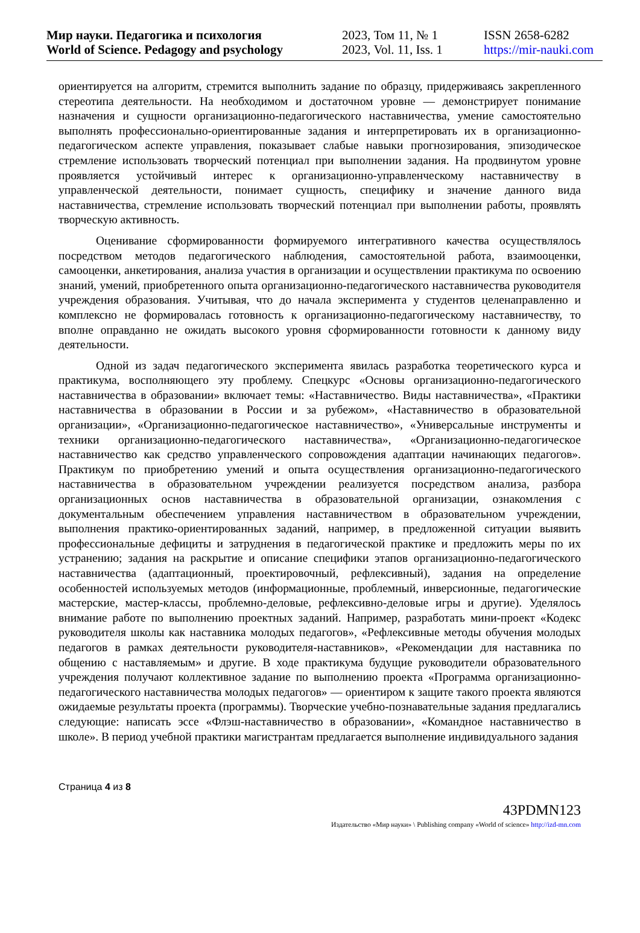Мир науки. Педагогика и психология
World of Science. Pedagogy and psychology
2023, Том 11, № 1
2023, Vol. 11, Iss. 1
ISSN 2658-6282
https://mir-nauki.com
ориентируется на алгоритм, стремится выполнить задание по образцу, придерживаясь закрепленного стереотипа деятельности. На необходимом и достаточном уровне — демонстрирует понимание назначения и сущности организационно-педагогического наставничества, умение самостоятельно выполнять профессионально-ориентированные задания и интерпретировать их в организационно-педагогическом аспекте управления, показывает слабые навыки прогнозирования, эпизодическое стремление использовать творческий потенциал при выполнении задания. На продвинутом уровне проявляется устойчивый интерес к организационно-управленческому наставничеству в управленческой деятельности, понимает сущность, специфику и значение данного вида наставничества, стремление использовать творческий потенциал при выполнении работы, проявлять творческую активность.
Оценивание сформированности формируемого интегративного качества осуществлялось посредством методов педагогического наблюдения, самостоятельной работа, взаимооценки, самооценки, анкетирования, анализа участия в организации и осуществлении практикума по освоению знаний, умений, приобретенного опыта организационно-педагогического наставничества руководителя учреждения образования. Учитывая, что до начала эксперимента у студентов целенаправленно и комплексно не формировалась готовность к организационно-педагогическому наставничеству, то вполне оправданно не ожидать высокого уровня сформированности готовности к данному виду деятельности.
Одной из задач педагогического эксперимента явилась разработка теоретического курса и практикума, восполняющего эту проблему. Спецкурс «Основы организационно-педагогического наставничества в образовании» включает темы: «Наставничество. Виды наставничества», «Практики наставничества в образовании в России и за рубежом», «Наставничество в образовательной организации», «Организационно-педагогическое наставничество», «Универсальные инструменты и техники организационно-педагогического наставничества», «Организационно-педагогическое наставничество как средство управленческого сопровождения адаптации начинающих педагогов». Практикум по приобретению умений и опыта осуществления организационно-педагогического наставничества в образовательном учреждении реализуется посредством анализа, разбора организационных основ наставничества в образовательной организации, ознакомления с документальным обеспечением управления наставничеством в образовательном учреждении, выполнения практико-ориентированных заданий, например, в предложенной ситуации выявить профессиональные дефициты и затруднения в педагогической практике и предложить меры по их устранению; задания на раскрытие и описание специфики этапов организационно-педагогического наставничества (адаптационный, проектировочный, рефлексивный), задания на определение особенностей используемых методов (информационные, проблемный, инверсионные, педагогические мастерские, мастер-классы, проблемно-деловые, рефлексивно-деловые игры и другие). Уделялось внимание работе по выполнению проектных заданий. Например, разработать мини-проект «Кодекс руководителя школы как наставника молодых педагогов», «Рефлексивные методы обучения молодых педагогов в рамках деятельности руководителя-наставников», «Рекомендации для наставника по общению с наставляемым» и другие. В ходе практикума будущие руководители образовательного учреждения получают коллективное задание по выполнению проекта «Программа организационно-педагогического наставничества молодых педагогов» — ориентиром к защите такого проекта являются ожидаемые результаты проекта (программы). Творческие учебно-познавательные задания предлагались следующие: написать эссе «Флэш-наставничество в образовании», «Командное наставничество в школе». В период учебной практики магистрантам предлагается выполнение индивидуального задания
Страница 4 из 8
43PDMN123
Издательство «Мир науки» \ Publishing company «World of science» http://izd-mn.com